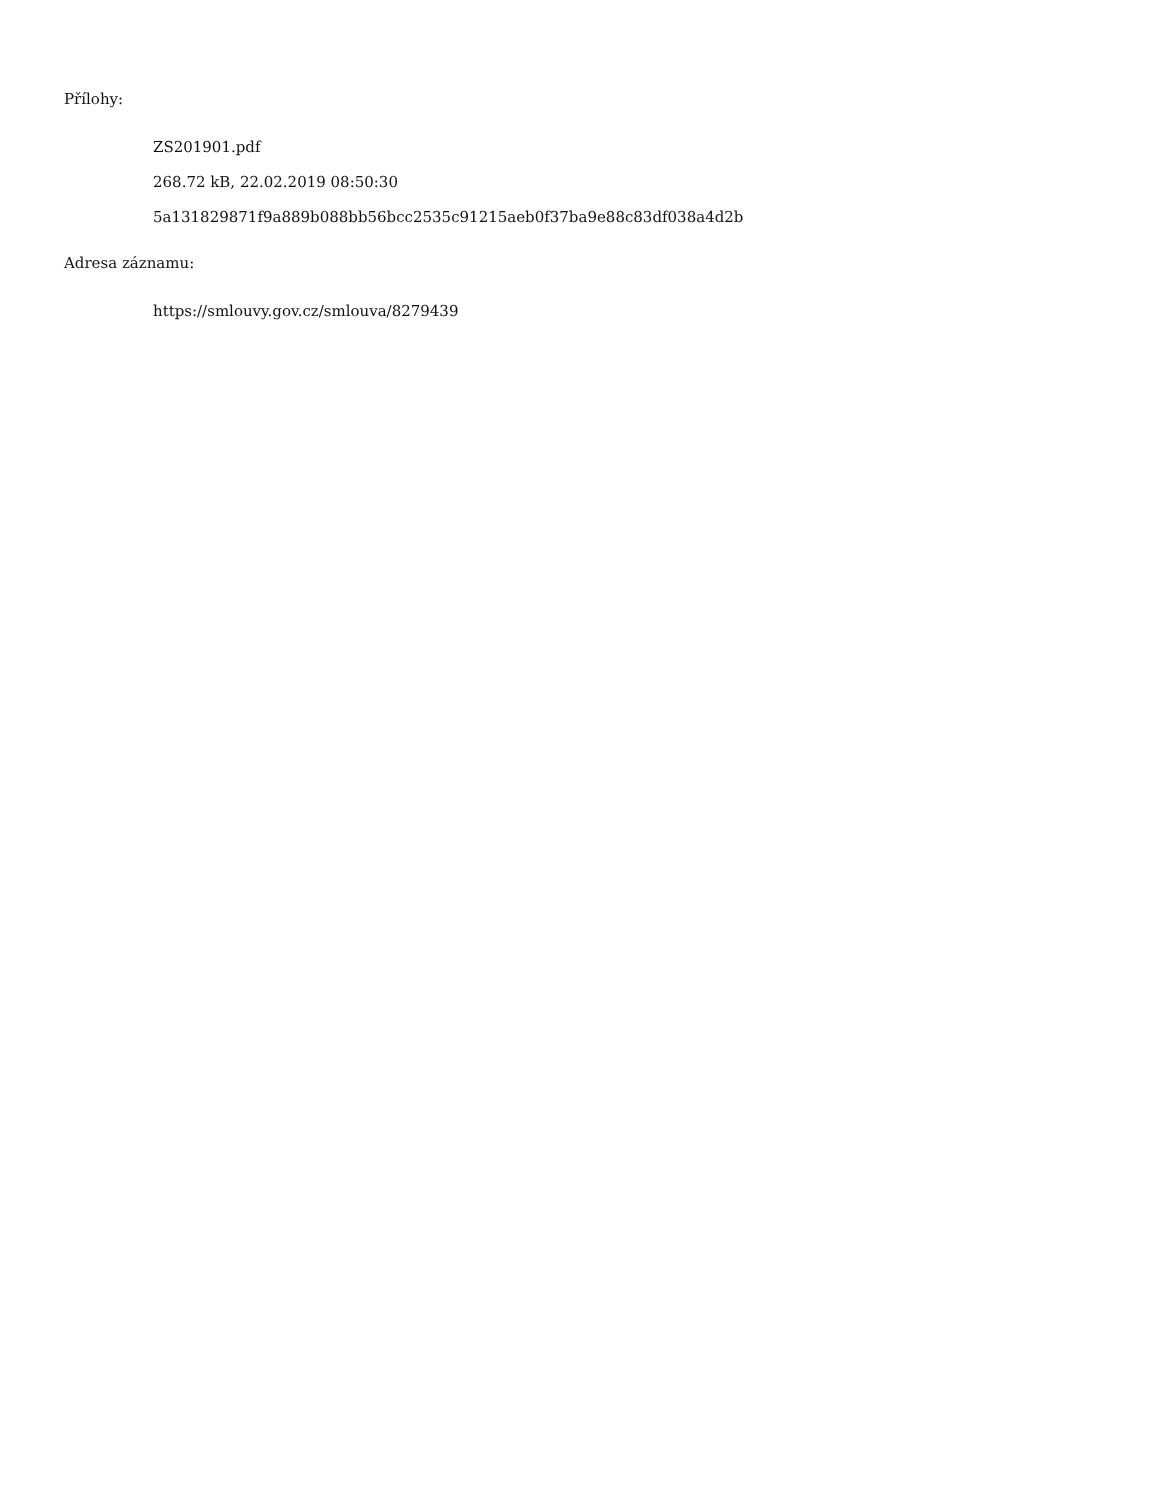Přílohy:
ZS201901.pdf
268.72 kB, 22.02.2019 08:50:30
5a131829871f9a889b088bb56bcc2535c91215aeb0f37ba9e88c83df038a4d2b
Adresa záznamu:
https://smlouvy.gov.cz/smlouva/8279439